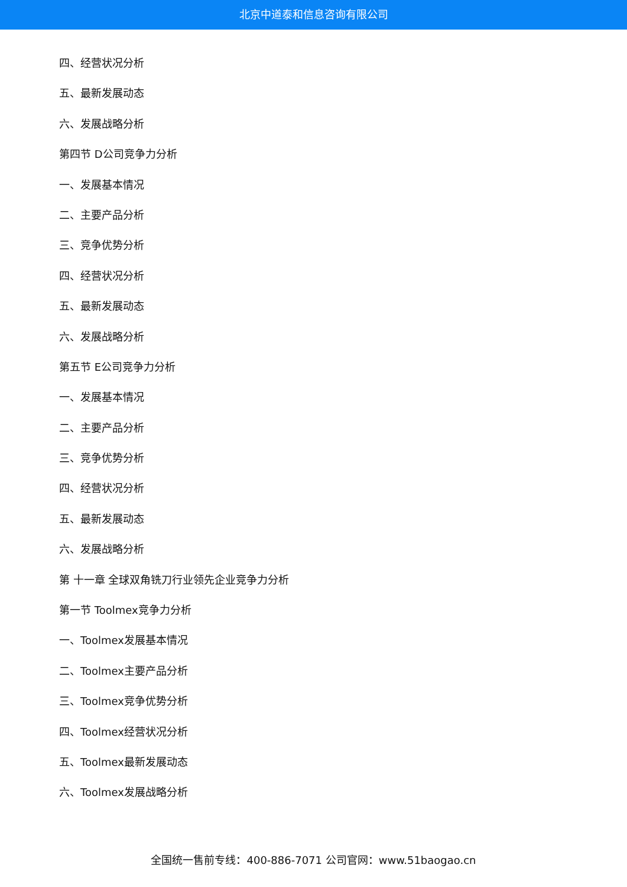北京中道泰和信息咨询有限公司
四、经营状况分析
五、最新发展动态
六、发展战略分析
第四节 D公司竞争力分析
一、发展基本情况
二、主要产品分析
三、竞争优势分析
四、经营状况分析
五、最新发展动态
六、发展战略分析
第五节 E公司竞争力分析
一、发展基本情况
二、主要产品分析
三、竞争优势分析
四、经营状况分析
五、最新发展动态
六、发展战略分析
第 十一章 全球双角铣刀行业领先企业竞争力分析
第一节 Toolmex竞争力分析
一、Toolmex发展基本情况
二、Toolmex主要产品分析
三、Toolmex竞争优势分析
四、Toolmex经营状况分析
五、Toolmex最新发展动态
六、Toolmex发展战略分析
全国统一售前专线：400-886-7071 公司官网：www.51baogao.cn